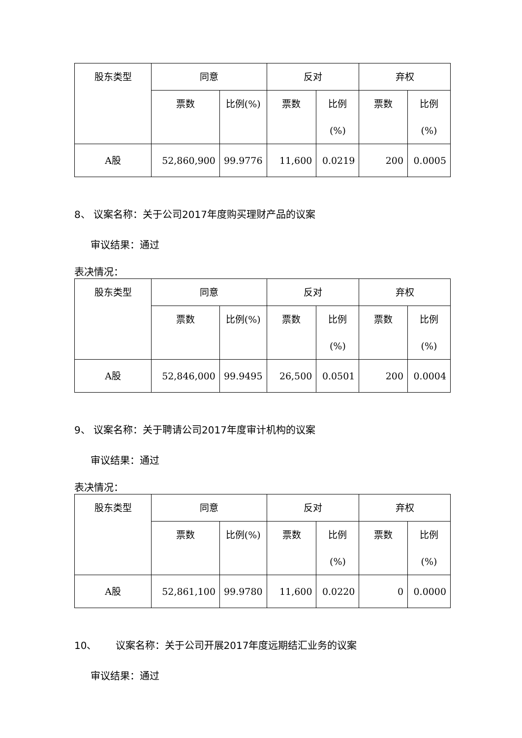| 股东类型 | 同意 | | 反对 | | 弃权 | |
| --- | --- | --- | --- | --- | --- | --- |
| | 票数 | 比例(%) | 票数 | 比例 (%) | 票数 | 比例 (%) |
| A股 | 52,860,900 | 99.9776 | 11,600 | 0.0219 | 200 | 0.0005 |
8、 议案名称：关于公司2017年度购买理财产品的议案
审议结果：通过
表决情况：
| 股东类型 | 同意 | | 反对 | | 弃权 | |
| --- | --- | --- | --- | --- | --- | --- |
| | 票数 | 比例(%) | 票数 | 比例 (%) | 票数 | 比例 (%) |
| A股 | 52,846,000 | 99.9495 | 26,500 | 0.0501 | 200 | 0.0004 |
9、 议案名称：关于聘请公司2017年度审计机构的议案
审议结果：通过
表决情况：
| 股东类型 | 同意 | | 反对 | | 弃权 | |
| --- | --- | --- | --- | --- | --- | --- |
| | 票数 | 比例(%) | 票数 | 比例 (%) | 票数 | 比例 (%) |
| A股 | 52,861,100 | 99.9780 | 11,600 | 0.0220 | 0 | 0.0000 |
10、 议案名称：关于公司开展2017年度远期结汇业务的议案
审议结果：通过